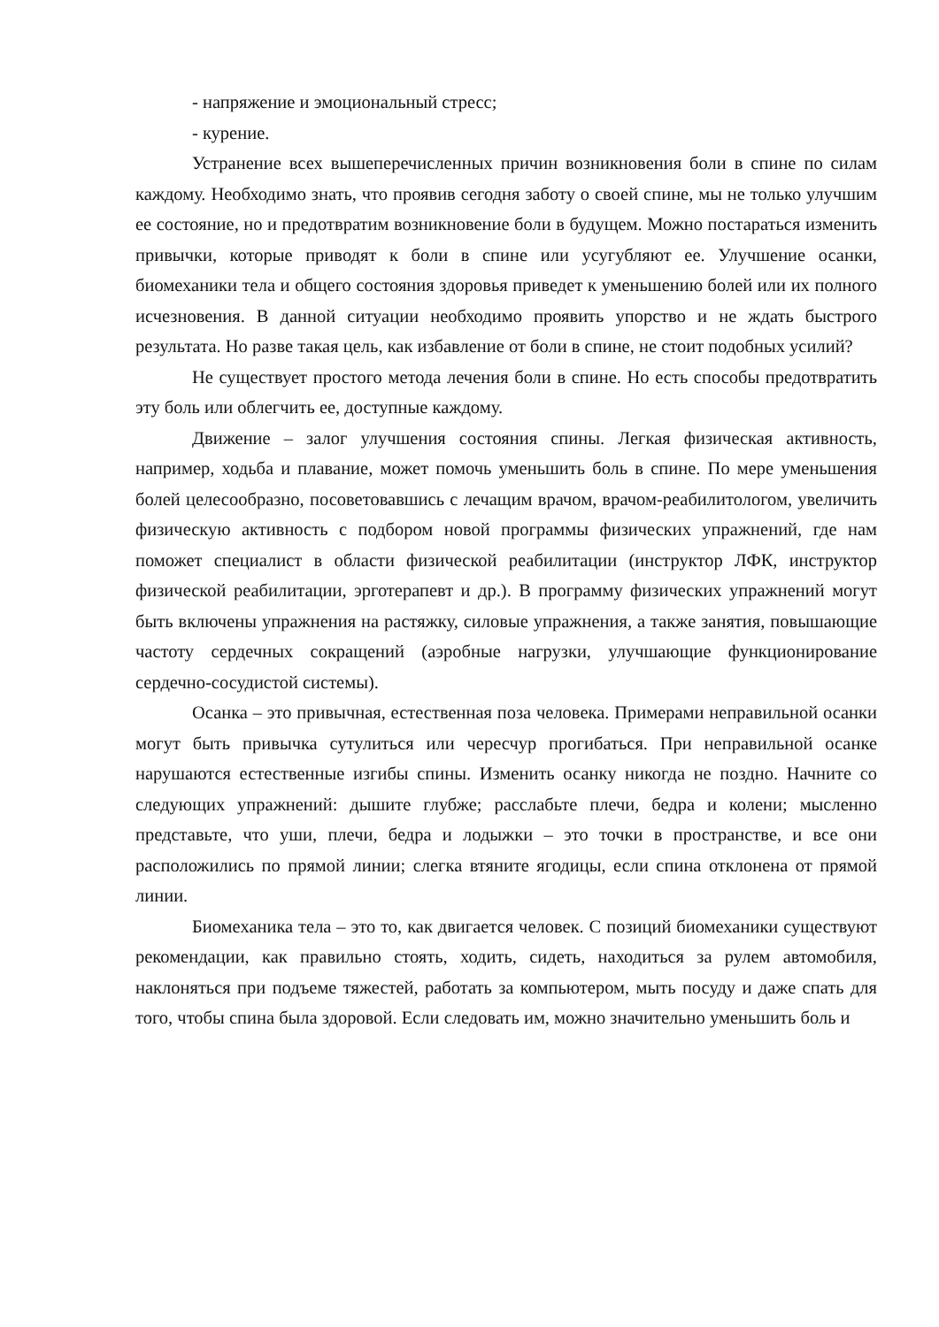- напряжение и эмоциональный стресс;
- курение.
Устранение всех вышеперечисленных причин возникновения боли в спине по силам каждому. Необходимо знать, что проявив сегодня заботу о своей спине, мы не только улучшим ее состояние, но и предотвратим возникновение боли в будущем. Можно постараться изменить привычки, которые приводят к боли в спине или усугубляют ее. Улучшение осанки, биомеханики тела и общего состояния здоровья приведет к уменьшению болей или их полного исчезновения. В данной ситуации необходимо проявить упорство и не ждать быстрого результата. Но разве такая цель, как избавление от боли в спине, не стоит подобных усилий?
Не существует простого метода лечения боли в спине. Но есть способы предотвратить эту боль или облегчить ее, доступные каждому.
Движение – залог улучшения состояния спины. Легкая физическая активность, например, ходьба и плавание, может помочь уменьшить боль в спине. По мере уменьшения болей целесообразно, посоветовавшись с лечащим врачом, врачом-реабилитологом, увеличить физическую активность с подбором новой программы физических упражнений, где нам поможет специалист в области физической реабилитации (инструктор ЛФК, инструктор физической реабилитации, эрготерапевт и др.). В программу физических упражнений могут быть включены упражнения на растяжку, силовые упражнения, а также занятия, повышающие частоту сердечных сокращений (аэробные нагрузки, улучшающие функционирование сердечно-сосудистой системы).
Осанка – это привычная, естественная поза человека. Примерами неправильной осанки могут быть привычка сутулиться или чересчур прогибаться. При неправильной осанке нарушаются естественные изгибы спины. Изменить осанку никогда не поздно. Начните со следующих упражнений: дышите глубже; расслабьте плечи, бедра и колени; мысленно представьте, что уши, плечи, бедра и лодыжки – это точки в пространстве, и все они расположились по прямой линии; слегка втяните ягодицы, если спина отклонена от прямой линии.
Биомеханика тела – это то, как двигается человек. С позиций биомеханики существуют рекомендации, как правильно стоять, ходить, сидеть, находиться за рулем автомобиля, наклоняться при подъеме тяжестей, работать за компьютером, мыть посуду и даже спать для того, чтобы спина была здоровой. Если следовать им, можно значительно уменьшить боль и